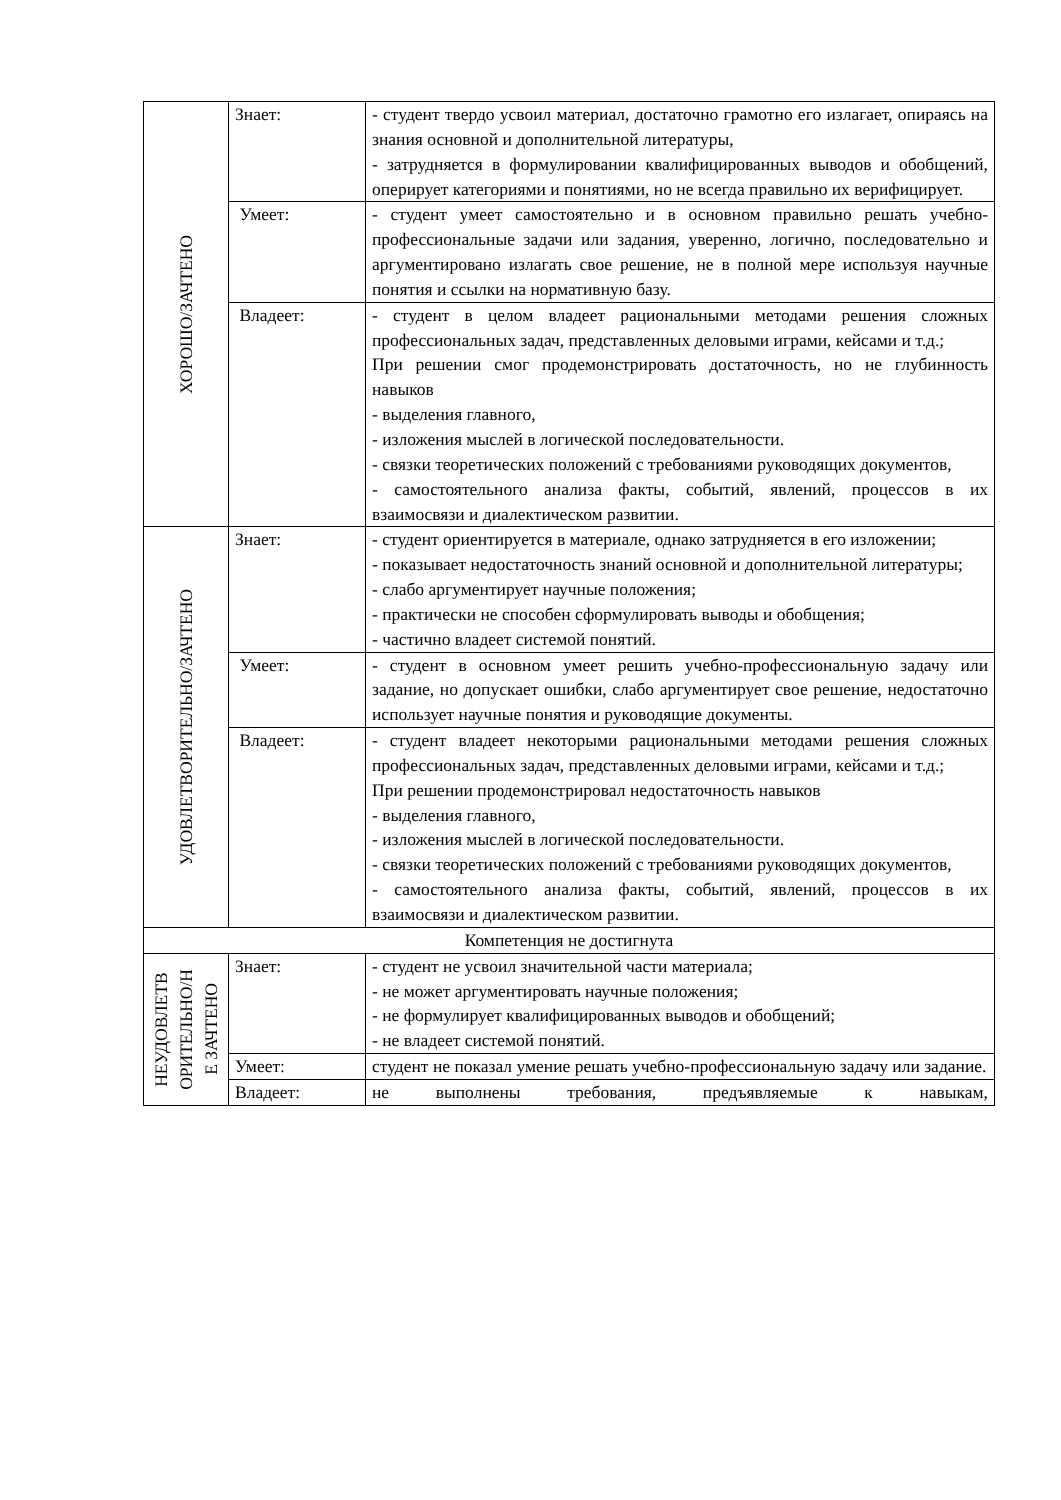| ХОРОШО/ЗАЧТЕНО | Знает: | - студент твердо усвоил материал, достаточно грамотно его излагает, опираясь на знания основной и дополнительной литературы, - затрудняется в формулировании квалифицированных выводов и обобщений, оперирует категориями и понятиями, но не всегда правильно их верифицирует. |
| | Умеет: | - студент умеет самостоятельно и в основном правильно решать учебно-профессиональные задачи или задания, уверенно, логично, последовательно и аргументировано излагать свое решение, не в полной мере используя научные понятия и ссылки на нормативную базу. |
| | Владеет: | - студент в целом владеет рациональными методами решения сложных профессиональных задач, представленных деловыми играми, кейсами и т.д.; При решении смог продемонстрировать достаточность, но не глубинность навыков - выделения главного, - изложения мыслей в логической последовательности. - связки теоретических положений с требованиями руководящих документов, - самостоятельного анализа факты, событий, явлений, процессов в их взаимосвязи и диалектическом развитии. |
| УДОВЛЕТВОРИТЕЛЬНО/ЗАЧТЕНО | Знает: | - студент ориентируется в материале, однако затрудняется в его изложении; - показывает недостаточность знаний основной и дополнительной литературы; - слабо аргументирует научные положения; - практически не способен сформулировать выводы и обобщения; - частично владеет системой понятий. |
| | Умеет: | - студент в основном умеет решить учебно-профессиональную задачу или задание, но допускает ошибки, слабо аргументирует свое решение, недостаточно использует научные понятия и руководящие документы. |
| | Владеет: | - студент владеет некоторыми рациональными методами решения сложных профессиональных задач, представленных деловыми играми, кейсами и т.д.; При решении продемонстрировал недостаточность навыков - выделения главного, - изложения мыслей в логической последовательности. - связки теоретических положений с требованиями руководящих документов, - самостоятельного анализа факты, событий, явлений, процессов в их взаимосвязи и диалектическом развитии. |
| Компетенция не достигнута | | |
| НЕУДОВЛЕТВ ОРИТЕЛЬНО/Н Е ЗАЧТЕНО | Знает: | - студент не усвоил значительной части материала; - не может аргументировать научные положения; - не формулирует квалифицированных выводов и обобщений; - не владеет системой понятий. |
| | Умеет: | студент не показал умение решать учебно-профессиональную задачу или задание. |
| | Владеет: | не выполнены требования, предъявляемые к навыкам, |